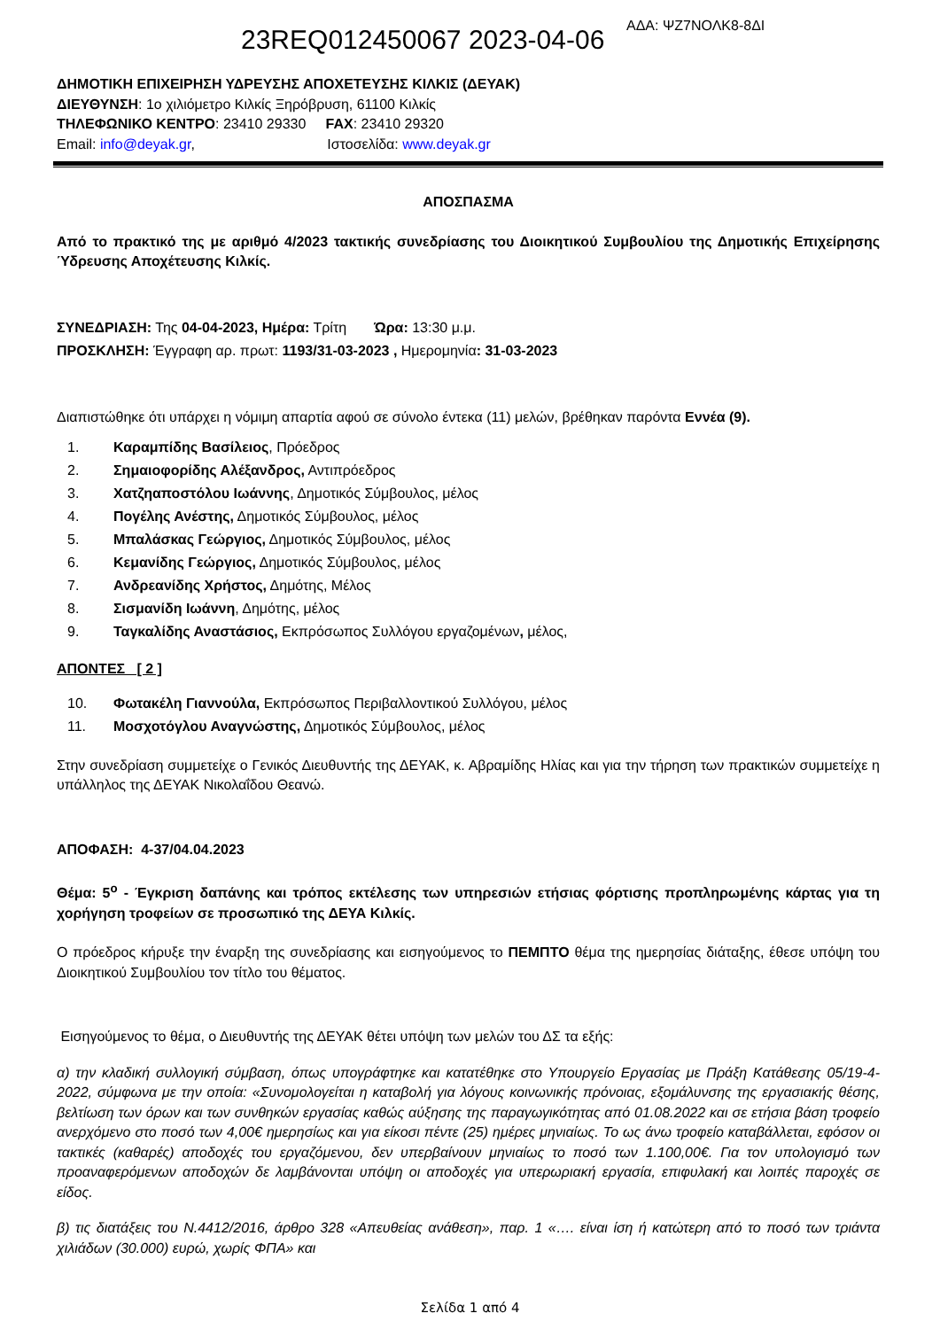23REQ012450067 2023-04-06 ΑΔΑ: ΨΖ7ΝΟΛΚ8-8ΔΙ
ΔΗΜΟΤΙΚΗ ΕΠΙΧΕΙΡΗΣΗ ΥΔΡΕΥΣΗΣ ΑΠΟΧΕΤΕΥΣΗΣ ΚΙΛΚΙΣ (ΔΕΥΑΚ)
ΔΙΕΥΘΥΝΣΗ: 1ο χιλιόμετρο Κιλκίς Ξηρόβρυση, 61100 Κιλκίς
ΤΗΛΕΦΩΝΙΚΟ ΚΕΝΤΡΟ: 23410 29330 FAX: 23410 29320
Email: info@deyak.gr, Ιστοσελίδα: www.deyak.gr
ΑΠΟΣΠΑΣΜΑ
Από το πρακτικό της με αριθμό 4/2023 τακτικής συνεδρίασης του Διοικητικού Συμβουλίου της Δημοτικής Επιχείρησης Ύδρευσης Αποχέτευσης Κιλκίς.
ΣΥΝΕΔΡΙΑΣΗ: Της 04-04-2023, Ημέρα: Τρίτη Ώρα: 13:30 μ.μ.
ΠΡΟΣΚΛΗΣΗ: Έγγραφη αρ. πρωτ: 1193/31-03-2023 , Ημερομηνία: 31-03-2023
Διαπιστώθηκε ότι υπάρχει η νόμιμη απαρτία αφού σε σύνολο έντεκα (11) μελών, βρέθηκαν παρόντα Εννέα (9).
1. Καραμπίδης Βασίλειος, Πρόεδρος
2. Σημαιοφορίδης Αλέξανδρος, Αντιπρόεδρος
3. Χατζηαποστόλου Ιωάννης, Δημοτικός Σύμβουλος, μέλος
4. Πογέλης Ανέστης, Δημοτικός Σύμβουλος, μέλος
5. Μπαλάσκας Γεώργιος, Δημοτικός Σύμβουλος, μέλος
6. Κεμανίδης Γεώργιος, Δημοτικός Σύμβουλος, μέλος
7. Ανδρεανίδης Χρήστος, Δημότης, Μέλος
8. Σισμανίδη Ιωάννη, Δημότης, μέλος
9. Ταγκαλίδης Αναστάσιος, Εκπρόσωπος Συλλόγου εργαζομένων, μέλος,
ΑΠΟΝΤΕΣ [ 2 ]
10. Φωτακέλη Γιαννούλα, Εκπρόσωπος Περιβαλλοντικού Συλλόγου, μέλος
11. Μοσχοτόγλου Αναγνώστης, Δημοτικός Σύμβουλος, μέλος
Στην συνεδρίαση συμμετείχε ο Γενικός Διευθυντής της ΔΕΥΑΚ, κ. Αβραμίδης Ηλίας και για την τήρηση των πρακτικών συμμετείχε η υπάλληλος της ΔΕΥΑΚ Νικολαΐδου Θεανώ.
ΑΠΟΦΑΣΗ: 4-37/04.04.2023
Θέμα: 5<sup>ο</sup> - Έγκριση δαπάνης και τρόπος εκτέλεσης των υπηρεσιών ετήσιας φόρτισης προπληρωμένης κάρτας για τη χορήγηση τροφείων σε προσωπικό της ΔΕΥΑ Κιλκίς.
Ο πρόεδρος κήρυξε την έναρξη της συνεδρίασης και εισηγούμενος το ΠΕΜΠΤΟ θέμα της ημερησίας διάταξης, έθεσε υπόψη του Διοικητικού Συμβουλίου τον τίτλο του θέματος.
Εισηγούμενος το θέμα, ο Διευθυντής της ΔΕΥΑΚ θέτει υπόψη των μελών του ΔΣ τα εξής:
α) την κλαδική συλλογική σύμβαση, όπως υπογράφτηκε και κατατέθηκε στο Υπουργείο Εργασίας με Πράξη Κατάθεσης 05/19-4-2022, σύμφωνα με την οποία: «Συνομολογείται η καταβολή για λόγους κοινωνικής πρόνοιας, εξομάλυνσης της εργασιακής θέσης, βελτίωση των όρων και των συνθηκών εργασίας καθώς αύξησης της παραγωγικότητας από 01.08.2022 και σε ετήσια βάση τροφείο ανερχόμενο στο ποσό των 4,00€ ημερησίως και για είκοσι πέντε (25) ημέρες μηνιαίως. Το ως άνω τροφείο καταβάλλεται, εφόσον οι τακτικές (καθαρές) αποδοχές του εργαζόμενου, δεν υπερβαίνουν μηνιαίως το ποσό των 1.100,00€. Για τον υπολογισμό των προαναφερόμενων αποδοχών δε λαμβάνονται υπόψη οι αποδοχές για υπερωριακή εργασία, επιφυλακή και λοιπές παροχές σε είδος.
β) τις διατάξεις του Ν.4412/2016, άρθρο 328 «Απευθείας ανάθεση», παρ. 1 «…. είναι ίση ή κατώτερη από το ποσό των τριάντα χιλιάδων (30.000) ευρώ, χωρίς ΦΠΑ» και
Σελίδα 1 από 4